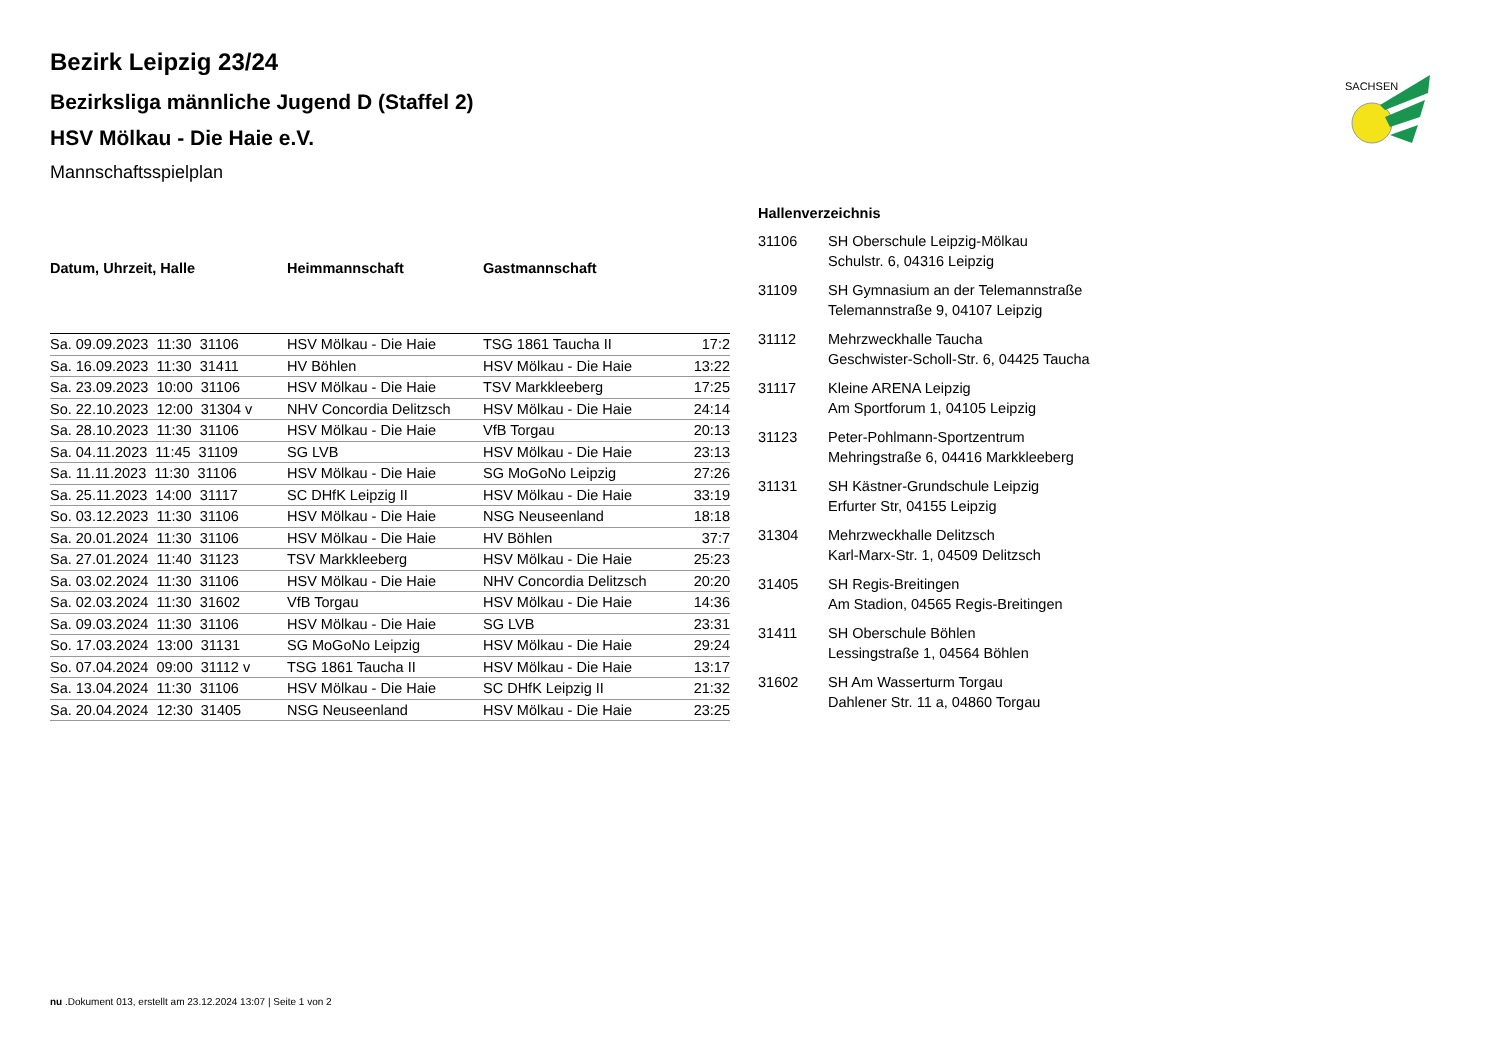SACHSEN
Bezirk Leipzig 23/24
Bezirksliga männliche Jugend D (Staffel 2)
HSV Mölkau - Die Haie e.V.
Mannschaftsspielplan
| Datum, Uhrzeit, Halle | Heimmannschaft | Gastmannschaft | |
| --- | --- | --- | --- |
| Sa. 09.09.2023 11:30 31106 | HSV Mölkau - Die Haie | TSG 1861 Taucha II | 17:2 |
| Sa. 16.09.2023 11:30 31411 | HV Böhlen | HSV Mölkau - Die Haie | 13:22 |
| Sa. 23.09.2023 10:00 31106 | HSV Mölkau - Die Haie | TSV Markkleeberg | 17:25 |
| So. 22.10.2023 12:00 31304 v | NHV Concordia Delitzsch | HSV Mölkau - Die Haie | 24:14 |
| Sa. 28.10.2023 11:30 31106 | HSV Mölkau - Die Haie | VfB Torgau | 20:13 |
| Sa. 04.11.2023 11:45 31109 | SG LVB | HSV Mölkau - Die Haie | 23:13 |
| Sa. 11.11.2023 11:30 31106 | HSV Mölkau - Die Haie | SG MoGoNo Leipzig | 27:26 |
| Sa. 25.11.2023 14:00 31117 | SC DHfK Leipzig II | HSV Mölkau - Die Haie | 33:19 |
| So. 03.12.2023 11:30 31106 | HSV Mölkau - Die Haie | NSG Neuseenland | 18:18 |
| Sa. 20.01.2024 11:30 31106 | HSV Mölkau - Die Haie | HV Böhlen | 37:7 |
| Sa. 27.01.2024 11:40 31123 | TSV Markkleeberg | HSV Mölkau - Die Haie | 25:23 |
| Sa. 03.02.2024 11:30 31106 | HSV Mölkau - Die Haie | NHV Concordia Delitzsch | 20:20 |
| Sa. 02.03.2024 11:30 31602 | VfB Torgau | HSV Mölkau - Die Haie | 14:36 |
| Sa. 09.03.2024 11:30 31106 | HSV Mölkau - Die Haie | SG LVB | 23:31 |
| So. 17.03.2024 13:00 31131 | SG MoGoNo Leipzig | HSV Mölkau - Die Haie | 29:24 |
| So. 07.04.2024 09:00 31112 v | TSG 1861 Taucha II | HSV Mölkau - Die Haie | 13:17 |
| Sa. 13.04.2024 11:30 31106 | HSV Mölkau - Die Haie | SC DHfK Leipzig II | 21:32 |
| Sa. 20.04.2024 12:30 31405 | NSG Neuseenland | HSV Mölkau - Die Haie | 23:25 |
Hallenverzeichnis
31106 SH Oberschule Leipzig-Mölkau
Schulstr. 6, 04316 Leipzig
31109 SH Gymnasium an der Telemannstraße
Telemannstraße 9, 04107 Leipzig
31112 Mehrzweckhalle Taucha
Geschwister-Scholl-Str. 6, 04425 Taucha
31117 Kleine ARENA Leipzig
Am Sportforum 1, 04105 Leipzig
31123 Peter-Pohlmann-Sportzentrum
Mehringstraße 6, 04416 Markkleeberg
31131 SH Kästner-Grundschule Leipzig
Erfurter Str, 04155 Leipzig
31304 Mehrzweckhalle Delitzsch
Karl-Marx-Str. 1, 04509 Delitzsch
31405 SH Regis-Breitingen
Am Stadion, 04565 Regis-Breitingen
31411 SH Oberschule Böhlen
Lessingstraße 1, 04564 Böhlen
31602 SH Am Wasserturm Torgau
Dahlener Str. 11 a, 04860 Torgau
nu .Dokument 013, erstellt am 23.12.2024 13:07 | Seite 1 von 2